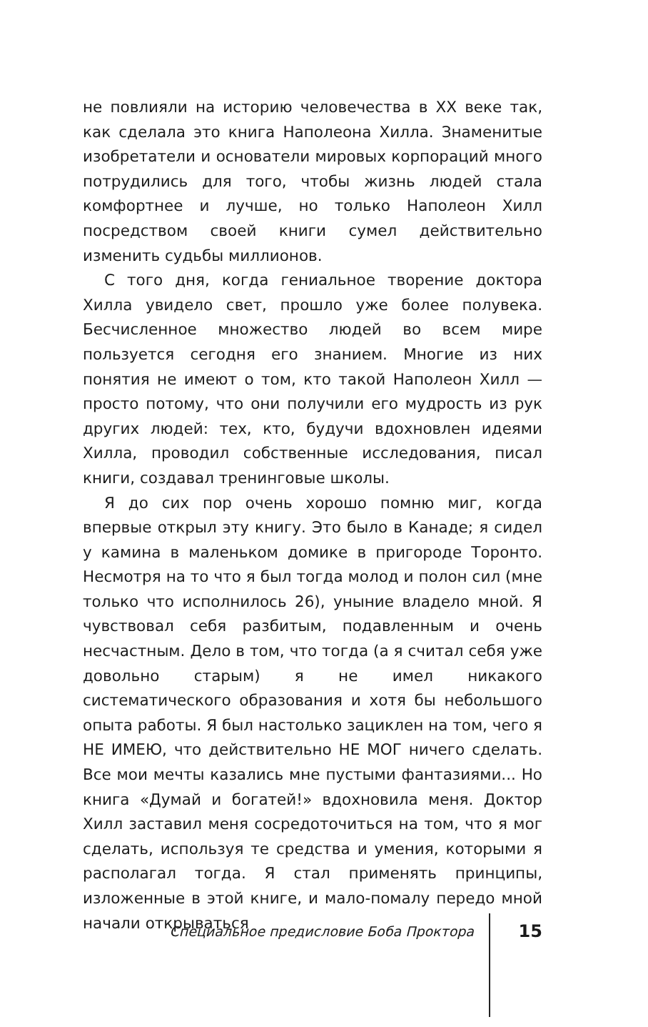не повлияли на историю человечества в XX веке так, как сделала это книга Наполеона Хилла. Знаменитые изобретатели и основатели мировых корпораций много потрудились для того, чтобы жизнь людей стала комфортнее и лучше, но только Наполеон Хилл посредством своей книги сумел действительно изменить судьбы миллионов.
С того дня, когда гениальное творение доктора Хилла увидело свет, прошло уже более полувека. Бесчисленное множество людей во всем мире пользуется сегодня его знанием. Многие из них понятия не имеют о том, кто такой Наполеон Хилл — просто потому, что они получили его мудрость из рук других людей: тех, кто, будучи вдохновлен идеями Хилла, проводил собственные исследования, писал книги, создавал тренинговые школы.
Я до сих пор очень хорошо помню миг, когда впервые открыл эту книгу. Это было в Канаде; я сидел у камина в маленьком домике в пригороде Торонто. Несмотря на то что я был тогда молод и полон сил (мне только что исполнилось 26), уныние владело мной. Я чувствовал себя разбитым, подавленным и очень несчастным. Дело в том, что тогда (а я считал себя уже довольно старым) я не имел никакого систематического образования и хотя бы небольшого опыта работы. Я был настолько зациклен на том, чего я НЕ ИМЕЮ, что действительно НЕ МОГ ничего сделать. Все мои мечты казались мне пустыми фантазиями... Но книга «Думай и богатей!» вдохновила меня. Доктор Хилл заставил меня сосредоточиться на том, что я мог сделать, используя те средства и умения, которыми я располагал тогда. Я стал применять принципы, изложенные в этой книге, и мало-помалу передо мной начали открываться
Специальное предисловие Боба Проктора 15